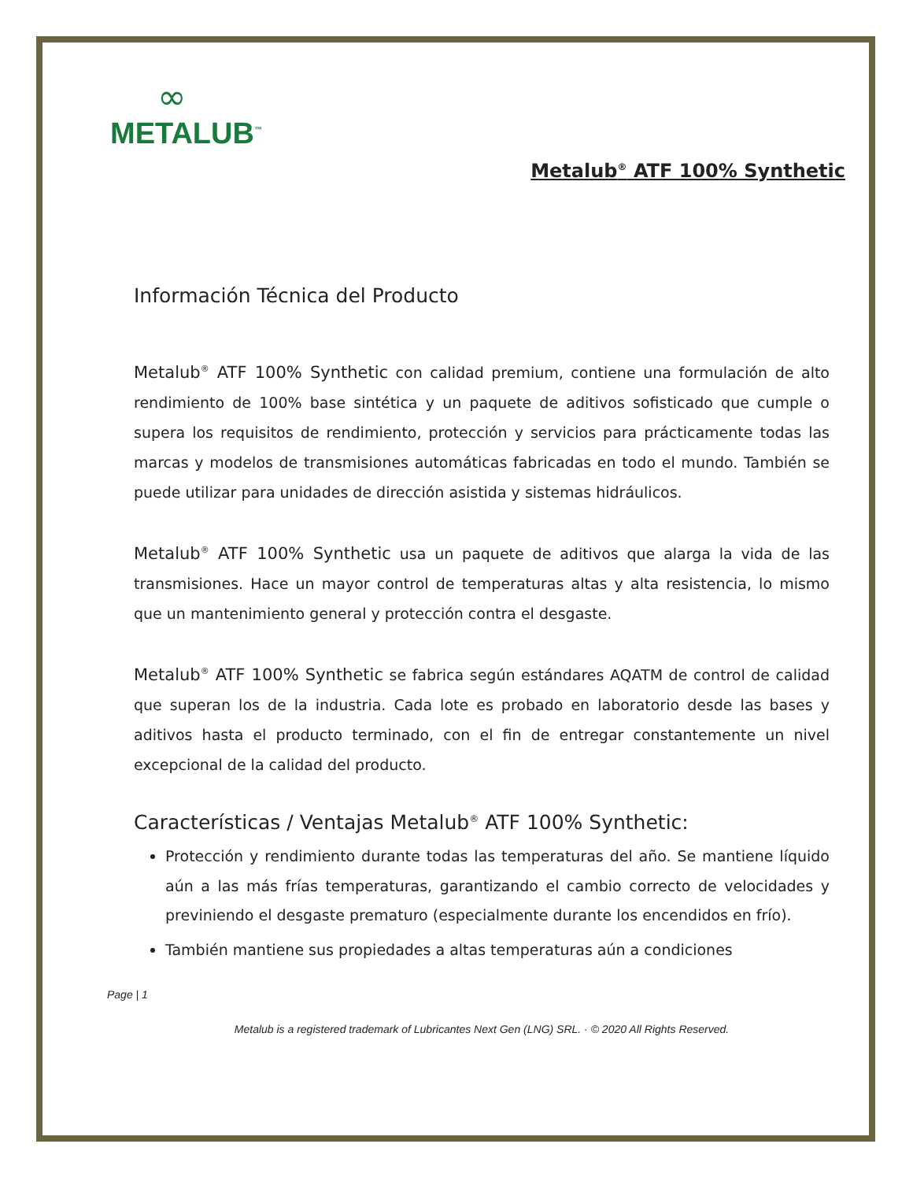∞
METALUB<sup>™</sup>
Metalub<sup>®</sup> ATF 100% Synthetic
Información Técnica del Producto
Metalub<sup>®</sup> ATF 100% Synthetic con calidad premium, contiene una formulación de alto rendimiento de 100% base sintética y un paquete de aditivos sofisticado que cumple o supera los requisitos de rendimiento, protección y servicios para prácticamente todas las marcas y modelos de transmisiones automáticas fabricadas en todo el mundo. También se puede utilizar para unidades de dirección asistida y sistemas hidráulicos.
Metalub<sup>®</sup> ATF 100% Synthetic usa un paquete de aditivos que alarga la vida de las transmisiones. Hace un mayor control de temperaturas altas y alta resistencia, lo mismo que un mantenimiento general y protección contra el desgaste.
Metalub<sup>®</sup> ATF 100% Synthetic se fabrica según estándares AQATM de control de calidad que superan los de la industria. Cada lote es probado en laboratorio desde las bases y aditivos hasta el producto terminado, con el fin de entregar constantemente un nivel excepcional de la calidad del producto.
Características / Ventajas Metalub<sup>®</sup> ATF 100% Synthetic:
Protección y rendimiento durante todas las temperaturas del año. Se mantiene líquido aún a las más frías temperaturas, garantizando el cambio correcto de velocidades y previniendo el desgaste prematuro (especialmente durante los encendidos en frío).
También mantiene sus propiedades a altas temperaturas aún a condiciones
Page | 1
Metalub is a registered trademark of Lubricantes Next Gen (LNG) SRL. · © 2020 All Rights Reserved.